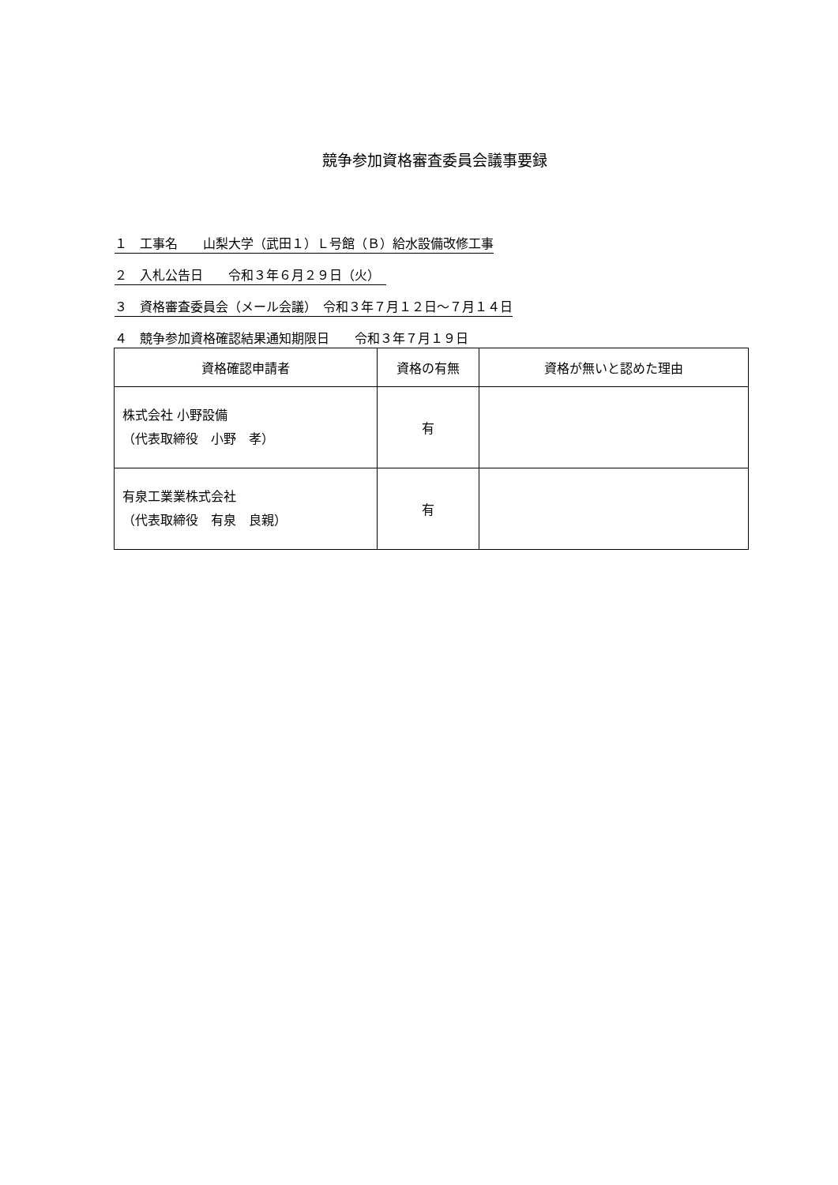競争参加資格審査委員会議事要録
１　工事名　　山梨大学（武田１）Ｌ号館（Ｂ）給水設備改修工事
２　入札公告日　　令和３年６月２９日（火）　
３　資格審査委員会（メール会議）　令和３年７月１２日～７月１４日
４　競争参加資格確認結果通知期限日　　令和３年７月１９日　
| 資格確認申請者 | 資格の有無 | 資格が無いと認めた理由 |
| --- | --- | --- |
| 株式会社 小野設備 （代表取締役 小野 孝） | 有 | |
| 有泉工業業株式会社 （代表取締役 有泉 良親） | 有 | |